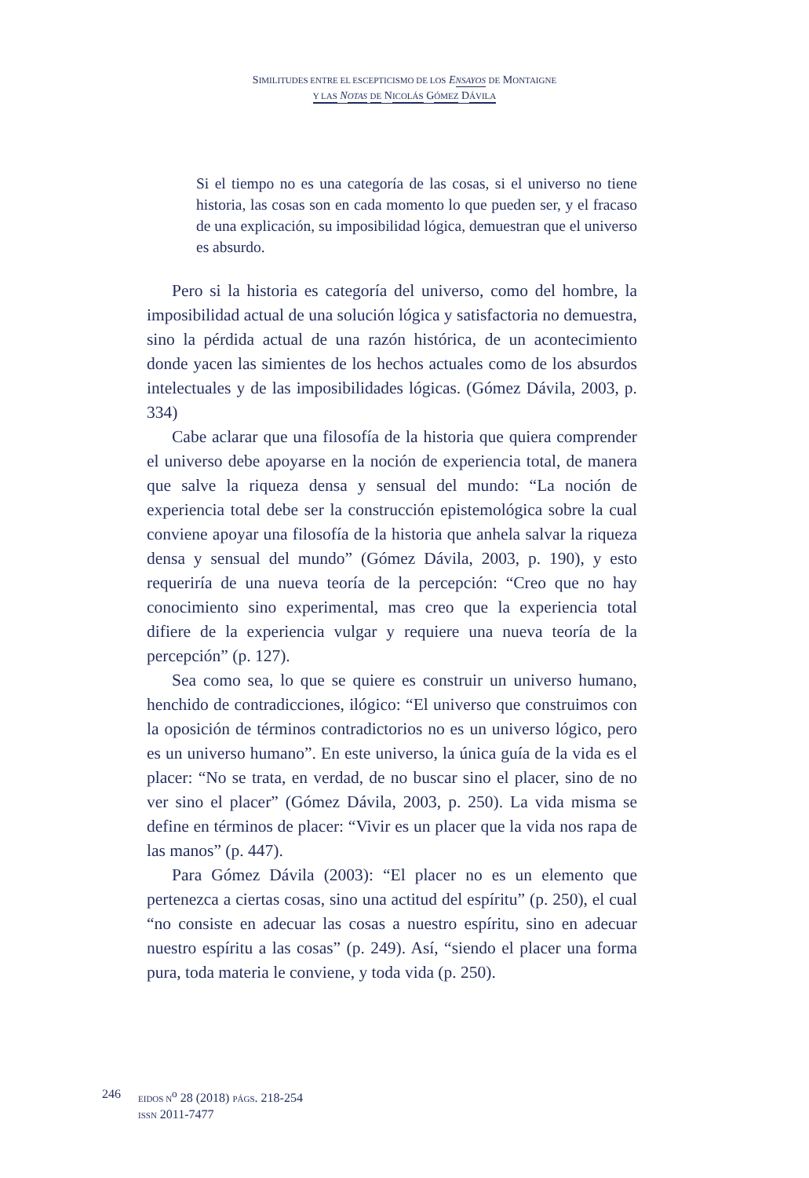SIMILITUDES ENTRE EL ESCEPTICISMO DE LOS ENSAYOS DE MONTAIGNE
Y LAS NOTAS DE NICOLÁS GÓMEZ DÁVILA
Si el tiempo no es una categoría de las cosas, si el universo no tiene historia, las cosas son en cada momento lo que pueden ser, y el fracaso de una explicación, su imposibilidad lógica, demuestran que el universo es absurdo.
Pero si la historia es categoría del universo, como del hombre, la imposibilidad actual de una solución lógica y satisfactoria no demuestra, sino la pérdida actual de una razón histórica, de un acontecimiento donde yacen las simientes de los hechos actuales como de los absurdos intelectuales y de las imposibilidades lógicas. (Gómez Dávila, 2003, p. 334)
Cabe aclarar que una filosofía de la historia que quiera comprender el universo debe apoyarse en la noción de experiencia total, de manera que salve la riqueza densa y sensual del mundo: “La noción de experiencia total debe ser la construcción epistemológica sobre la cual conviene apoyar una filosofía de la historia que anhela salvar la riqueza densa y sensual del mundo” (Gómez Dávila, 2003, p. 190), y esto requeriría de una nueva teoría de la percepción: “Creo que no hay conocimiento sino experimental, mas creo que la experiencia total difiere de la experiencia vulgar y requiere una nueva teoría de la percepción” (p. 127).
Sea como sea, lo que se quiere es construir un universo humano, henchido de contradicciones, ilógico: “El universo que construimos con la oposición de términos contradictorios no es un universo lógico, pero es un universo humano”. En este universo, la única guía de la vida es el placer: “No se trata, en verdad, de no buscar sino el placer, sino de no ver sino el placer” (Gómez Dávila, 2003, p. 250). La vida misma se define en términos de placer: “Vivir es un placer que la vida nos rapa de las manos” (p. 447).
Para Gómez Dávila (2003): “El placer no es un elemento que pertenezca a ciertas cosas, sino una actitud del espíritu” (p. 250), el cual “no consiste en adecuar las cosas a nuestro espíritu, sino en adecuar nuestro espíritu a las cosas” (p. 249). Así, “siendo el placer una forma pura, toda materia le conviene, y toda vida (p. 250).
246
EIDOS N<sup>o</sup> 28 (2018) PÁGS. 218-254
ISSN 2011-7477